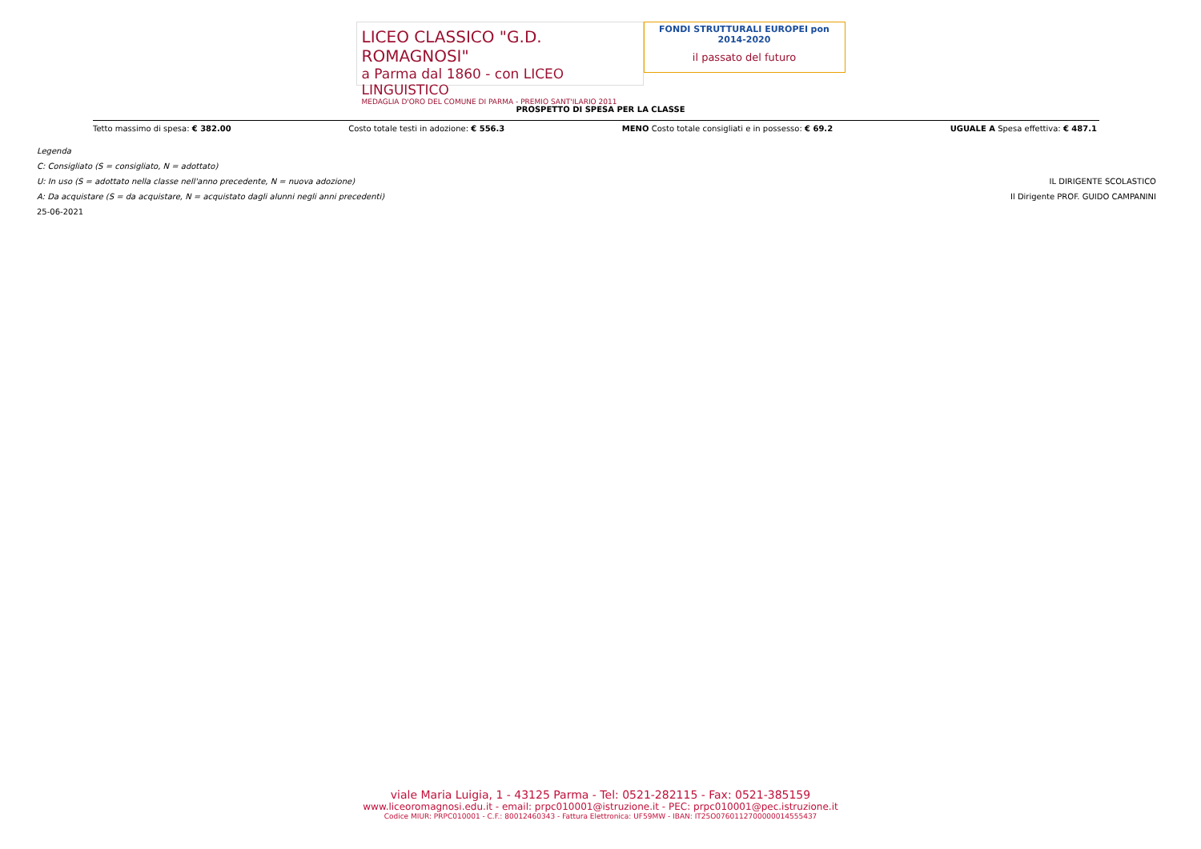LICEO CLASSICO "G.D. ROMAGNOSI"
a Parma dal 1860 - con LICEO LINGUISTICO
MEDAGLIA D'ORO DEL COMUNE DI PARMA - PREMIO SANT'ILARIO 2011
FONDI STRUTTURALI EUROPEI pon 2014-2020
il passato del futuro
PROSPETTO DI SPESA PER LA CLASSE
Tetto massimo di spesa: € 382.00 Costo totale testi in adozione: € 556.3 MENO Costo totale consigliati e in possesso: € 69.2 UGUALE A Spesa effettiva: € 487.1
Legenda
C: Consigliato (S = consigliato, N = adottato)
U: In uso (S = adottato nella classe nell'anno precedente, N = nuova adozione) IL DIRIGENTE SCOLASTICO
A: Da acquistare (S = da acquistare, N = acquistato dagli alunni negli anni precedenti) Il Dirigente PROF. GUIDO CAMPANINI
25-06-2021
viale Maria Luigia, 1 - 43125 Parma - Tel: 0521-282115 - Fax: 0521-385159
www.liceoromagnosi.edu.it - email: prpc010001@istruzione.it - PEC: prpc010001@pec.istruzione.it
Codice MIUR: PRPC010001 - C.F.: 80012460343 - Fattura Elettronica: UF59MW - IBAN: IT25O0760112700000014555437